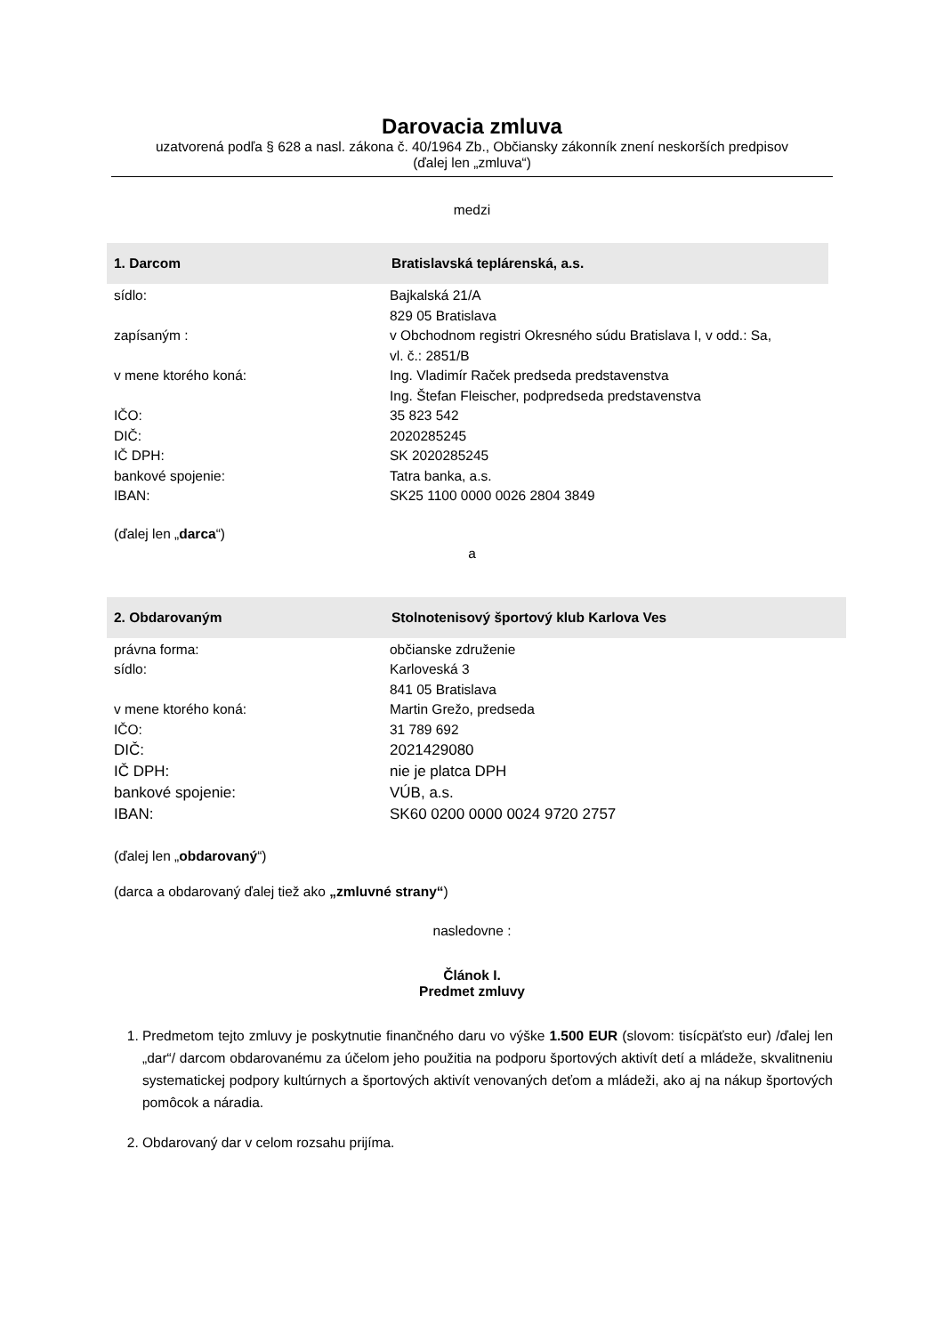Darovacia zmluva
uzatvorená podľa § 628 a nasl. zákona č. 40/1964 Zb., Občiansky zákonník znení neskorších predpisov
(ďalej len „zmluva“)
medzi
1. Darcom Bratislavská teplárenská, a.s.
sídlo: Bajkalská 21/A
829 05 Bratislava
zapísaným : v Obchodnom registri Okresného súdu Bratislava I, v odd.: Sa,
vl. č.: 2851/B
v mene ktorého koná: Ing. Vladimír Raček predseda predstavenstva
Ing. Štefan Fleischer, podpredseda predstavenstva
IČO: 35 823 542
DIČ: 2020285245
IČ DPH: SK 2020285245
bankové spojenie: Tatra banka, a.s.
IBAN: SK25 1100 0000 0026 2804 3849
(ďalej len „darca“)
a
2. Obdarovaným Stolnotenisový športový klub Karlova Ves
právna forma: občianske združenie
sídlo: Karloveská 3
841 05 Bratislava
v mene ktorého koná: Martin Grežo, predseda
IČO: 31 789 692
DIČ: 2021429080
IČ DPH: nie je platca DPH
bankové spojenie: VÚB, a.s.
IBAN: SK60 0200 0000 0024 9720 2757
(ďalej len „obdarovaný“)
(darca a obdarovaný ďalej tiež ako „zmluvné strany“)
nasledovne :
Článok I.
Predmet zmluvy
1. Predmetom tejto zmluvy je poskytnutie finančného daru vo výške 1.500 EUR (slovom: tisícpäťsto eur) /ďalej len „dar“/ darcom obdarovanému za účelom jeho použitia na podporu športových aktivít detí a mládeže, skvalitneniu systematickej podpory kultúrnych a športových aktivít venovaných deťom a mládeži, ako aj na nákup športových pomôcok a náradia.
2. Obdarovaný dar v celom rozsahu prijíma.